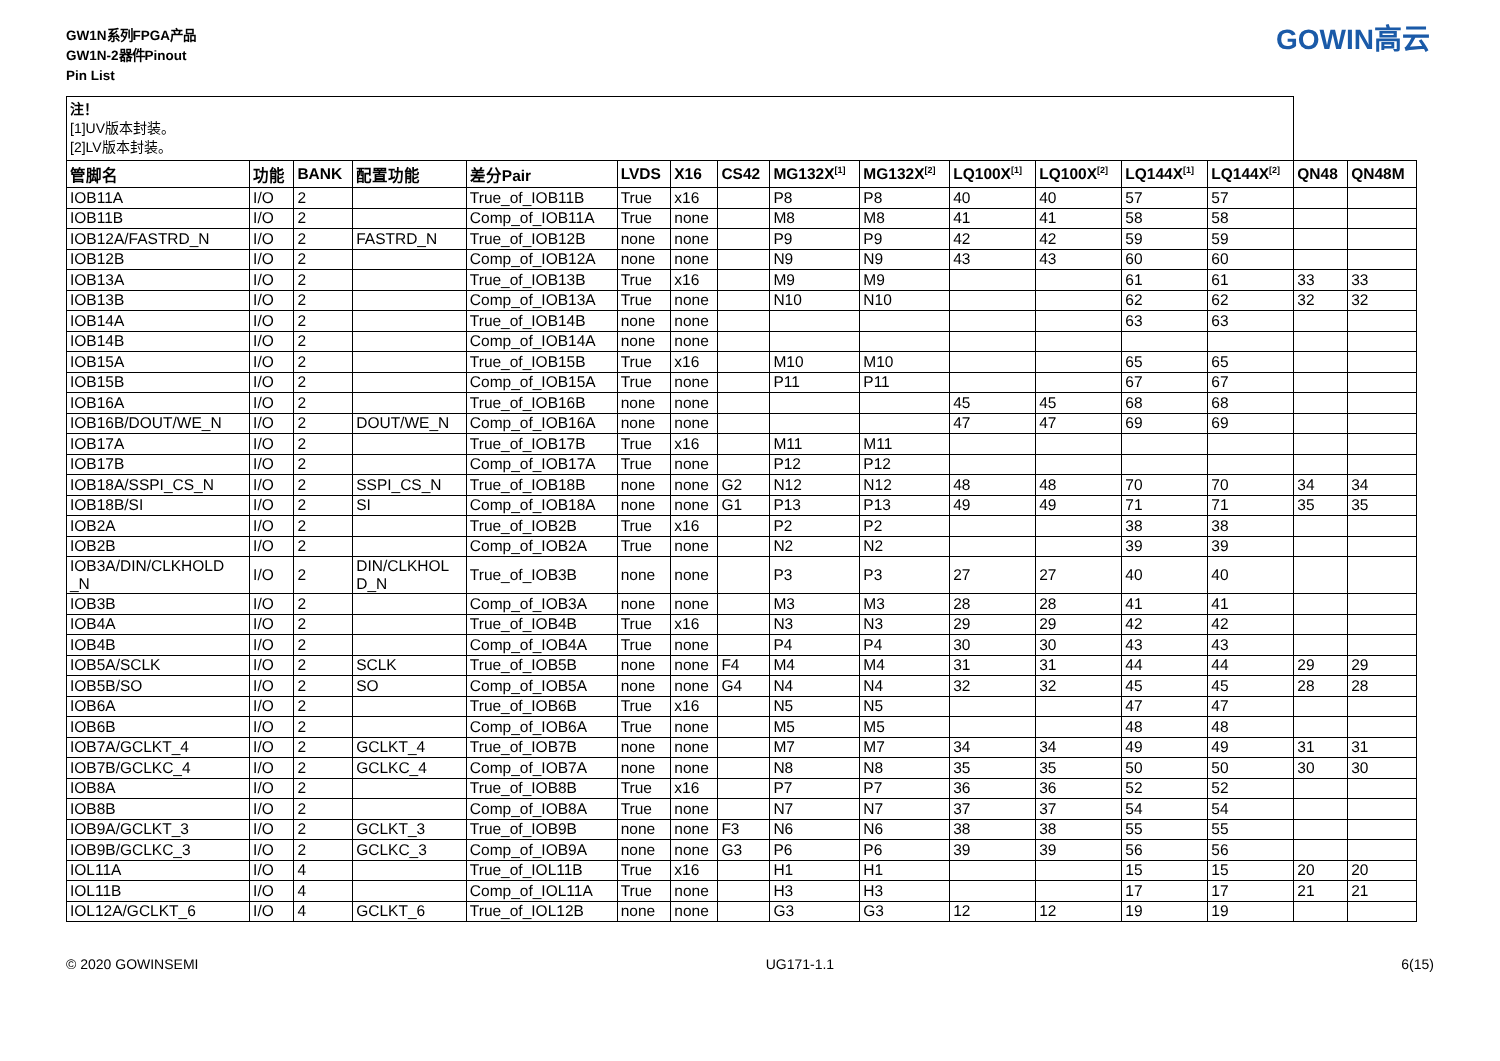GW1N系列FPGA产品
GW1N-2器件Pinout
Pin List
GOWIN高云
| 注！ [1]UV版本封装。 [2]LV版本封装。 | | | | | | | | | | | | | | | |
| 管脚名 | 功能 | BANK | 配置功能 | 差分Pair | LVDS | X16 | CS42 | MG132X<sup>[1]</sup> | MG132X<sup>[2]</sup> | LQ100X<sup>[1]</sup> | LQ100X<sup>[2]</sup> | LQ144X<sup>[1]</sup> | LQ144X<sup>[2]</sup> | QN48 | QN48M |
| IOB11A | I/O | 2 | | True_of_IOB11B | True | x16 | | P8 | P8 | 40 | 40 | 57 | 57 | | |
| IOB11B | I/O | 2 | | Comp_of_IOB11A | True | none | | M8 | M8 | 41 | 41 | 58 | 58 | | |
| IOB12A/FASTRD_N | I/O | 2 | FASTRD_N | True_of_IOB12B | none | none | | P9 | P9 | 42 | 42 | 59 | 59 | | |
| IOB12B | I/O | 2 | | Comp_of_IOB12A | none | none | | N9 | N9 | 43 | 43 | 60 | 60 | | |
| IOB13A | I/O | 2 | | True_of_IOB13B | True | x16 | | M9 | M9 | | | 61 | 61 | 33 | 33 |
| IOB13B | I/O | 2 | | Comp_of_IOB13A | True | none | | N10 | N10 | | | 62 | 62 | 32 | 32 |
| IOB14A | I/O | 2 | | True_of_IOB14B | none | none | | | | | | 63 | 63 | | |
| IOB14B | I/O | 2 | | Comp_of_IOB14A | none | none | | | | | | | | | |
| IOB15A | I/O | 2 | | True_of_IOB15B | True | x16 | | M10 | M10 | | | 65 | 65 | | |
| IOB15B | I/O | 2 | | Comp_of_IOB15A | True | none | | P11 | P11 | | | 67 | 67 | | |
| IOB16A | I/O | 2 | | True_of_IOB16B | none | none | | | | 45 | 45 | 68 | 68 | | |
| IOB16B/DOUT/WE_N | I/O | 2 | DOUT/WE_N | Comp_of_IOB16A | none | none | | | | 47 | 47 | 69 | 69 | | |
| IOB17A | I/O | 2 | | True_of_IOB17B | True | x16 | | M11 | M11 | | | | | | |
| IOB17B | I/O | 2 | | Comp_of_IOB17A | True | none | | P12 | P12 | | | | | | |
| IOB18A/SSPI_CS_N | I/O | 2 | SSPI_CS_N | True_of_IOB18B | none | none | G2 | N12 | N12 | 48 | 48 | 70 | 70 | 34 | 34 |
| IOB18B/SI | I/O | 2 | SI | Comp_of_IOB18A | none | none | G1 | P13 | P13 | 49 | 49 | 71 | 71 | 35 | 35 |
| IOB2A | I/O | 2 | | True_of_IOB2B | True | x16 | | P2 | P2 | | | 38 | 38 | | |
| IOB2B | I/O | 2 | | Comp_of_IOB2A | True | none | | N2 | N2 | | | 39 | 39 | | |
| IOB3A/DIN/CLKHOLD _N | I/O | 2 | DIN/CLKHOL D_N | True_of_IOB3B | none | none | | P3 | P3 | 27 | 27 | 40 | 40 | | |
| IOB3B | I/O | 2 | | Comp_of_IOB3A | none | none | | M3 | M3 | 28 | 28 | 41 | 41 | | |
| IOB4A | I/O | 2 | | True_of_IOB4B | True | x16 | | N3 | N3 | 29 | 29 | 42 | 42 | | |
| IOB4B | I/O | 2 | | Comp_of_IOB4A | True | none | | P4 | P4 | 30 | 30 | 43 | 43 | | |
| IOB5A/SCLK | I/O | 2 | SCLK | True_of_IOB5B | none | none | F4 | M4 | M4 | 31 | 31 | 44 | 44 | 29 | 29 |
| IOB5B/SO | I/O | 2 | SO | Comp_of_IOB5A | none | none | G4 | N4 | N4 | 32 | 32 | 45 | 45 | 28 | 28 |
| IOB6A | I/O | 2 | | True_of_IOB6B | True | x16 | | N5 | N5 | | | 47 | 47 | | |
| IOB6B | I/O | 2 | | Comp_of_IOB6A | True | none | | M5 | M5 | | | 48 | 48 | | |
| IOB7A/GCLKT_4 | I/O | 2 | GCLKT_4 | True_of_IOB7B | none | none | | M7 | M7 | 34 | 34 | 49 | 49 | 31 | 31 |
| IOB7B/GCLKC_4 | I/O | 2 | GCLKC_4 | Comp_of_IOB7A | none | none | | N8 | N8 | 35 | 35 | 50 | 50 | 30 | 30 |
| IOB8A | I/O | 2 | | True_of_IOB8B | True | x16 | | P7 | P7 | 36 | 36 | 52 | 52 | | |
| IOB8B | I/O | 2 | | Comp_of_IOB8A | True | none | | N7 | N7 | 37 | 37 | 54 | 54 | | |
| IOB9A/GCLKT_3 | I/O | 2 | GCLKT_3 | True_of_IOB9B | none | none | F3 | N6 | N6 | 38 | 38 | 55 | 55 | | |
| IOB9B/GCLKC_3 | I/O | 2 | GCLKC_3 | Comp_of_IOB9A | none | none | G3 | P6 | P6 | 39 | 39 | 56 | 56 | | |
| IOL11A | I/O | 4 | | True_of_IOL11B | True | x16 | | H1 | H1 | | | 15 | 15 | 20 | 20 |
| IOL11B | I/O | 4 | | Comp_of_IOL11A | True | none | | H3 | H3 | | | 17 | 17 | 21 | 21 |
| IOL12A/GCLKT_6 | I/O | 4 | GCLKT_6 | True_of_IOL12B | none | none | | G3 | G3 | 12 | 12 | 19 | 19 | | |
© 2020 GOWINSEMI UG171-1.1 6(15)